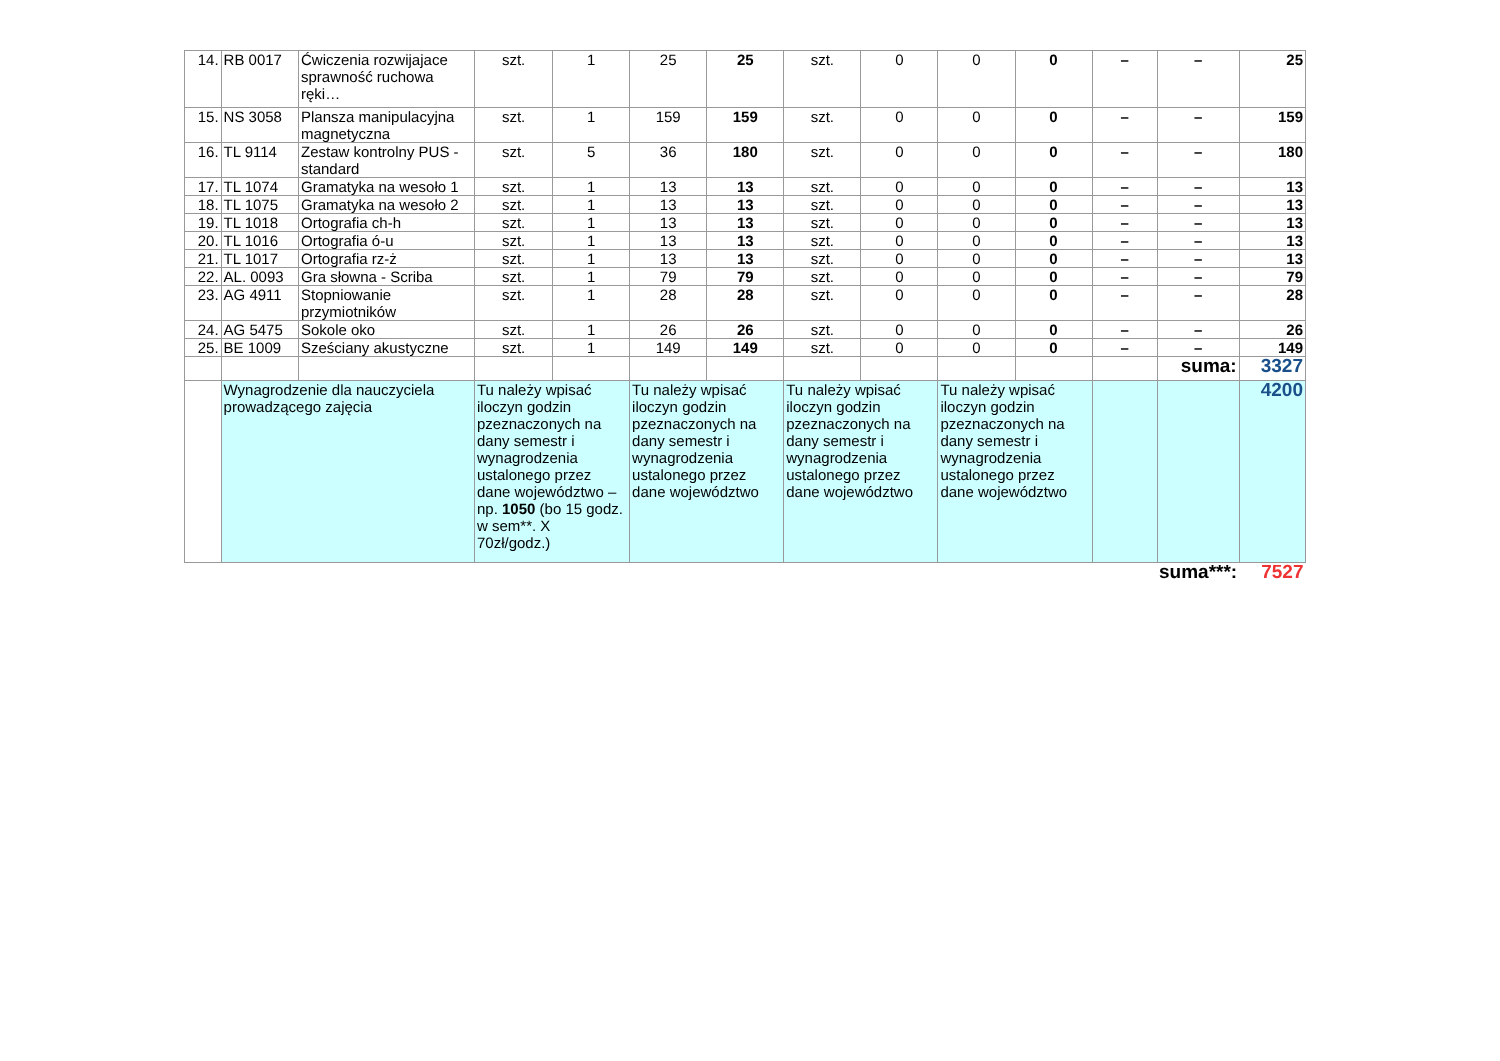| 14. | RB 0017 | Ćwiczenia rozwijajace sprawność ruchowa ręki… | szt. | 1 | 25 | 25 | szt. | 0 | 0 | 0 | – | – | 25 |
| 15. | NS 3058 | Plansza manipulacyjna magnetyczna | szt. | 1 | 159 | 159 | szt. | 0 | 0 | 0 | – | – | 159 |
| 16. | TL 9114 | Zestaw kontrolny PUS - standard | szt. | 5 | 36 | 180 | szt. | 0 | 0 | 0 | – | – | 180 |
| 17. | TL 1074 | Gramatyka na wesoło 1 | szt. | 1 | 13 | 13 | szt. | 0 | 0 | 0 | – | – | 13 |
| 18. | TL 1075 | Gramatyka na wesoło 2 | szt. | 1 | 13 | 13 | szt. | 0 | 0 | 0 | – | – | 13 |
| 19. | TL 1018 | Ortografia ch-h | szt. | 1 | 13 | 13 | szt. | 0 | 0 | 0 | – | – | 13 |
| 20. | TL 1016 | Ortografia ó-u | szt. | 1 | 13 | 13 | szt. | 0 | 0 | 0 | – | – | 13 |
| 21. | TL 1017 | Ortografia rz-ż | szt. | 1 | 13 | 13 | szt. | 0 | 0 | 0 | – | – | 13 |
| 22. | AL. 0093 | Gra słowna - Scriba | szt. | 1 | 79 | 79 | szt. | 0 | 0 | 0 | – | – | 79 |
| 23. | AG 4911 | Stopniowanie przymiotników | szt. | 1 | 28 | 28 | szt. | 0 | 0 | 0 | – | – | 28 |
| 24. | AG 5475 | Sokole oko | szt. | 1 | 26 | 26 | szt. | 0 | 0 | 0 | – | – | 26 |
| 25. | BE 1009 | Sześciany akustyczne | szt. | 1 | 149 | 149 | szt. | 0 | 0 | 0 | – | – | 149 |
| | | | | | | | | | | | | suma: | 3327 |
| | Wynagrodzenie dla nauczyciela prowadzącego zajęcia | | Tu należy wpisać iloczyn godzin pzeznaczonych na dany semestr i wynagrodzenia ustalonego przez dane województwo – np. 1050 (bo 15 godz. w sem**. X 70zł/godz.) | | Tu należy wpisać iloczyn godzin pzeznaczonych na dany semestr i wynagrodzenia ustalonego przez dane województwo | | Tu należy wpisać iloczyn godzin pzeznaczonych na dany semestr i wynagrodzenia ustalonego przez dane województwo | | Tu należy wpisać iloczyn godzin pzeznaczonych na dany semestr i wynagrodzenia ustalonego przez dane województwo | | | | 4200 |
| | | | | | | | | | | | | suma***: | 7527 |